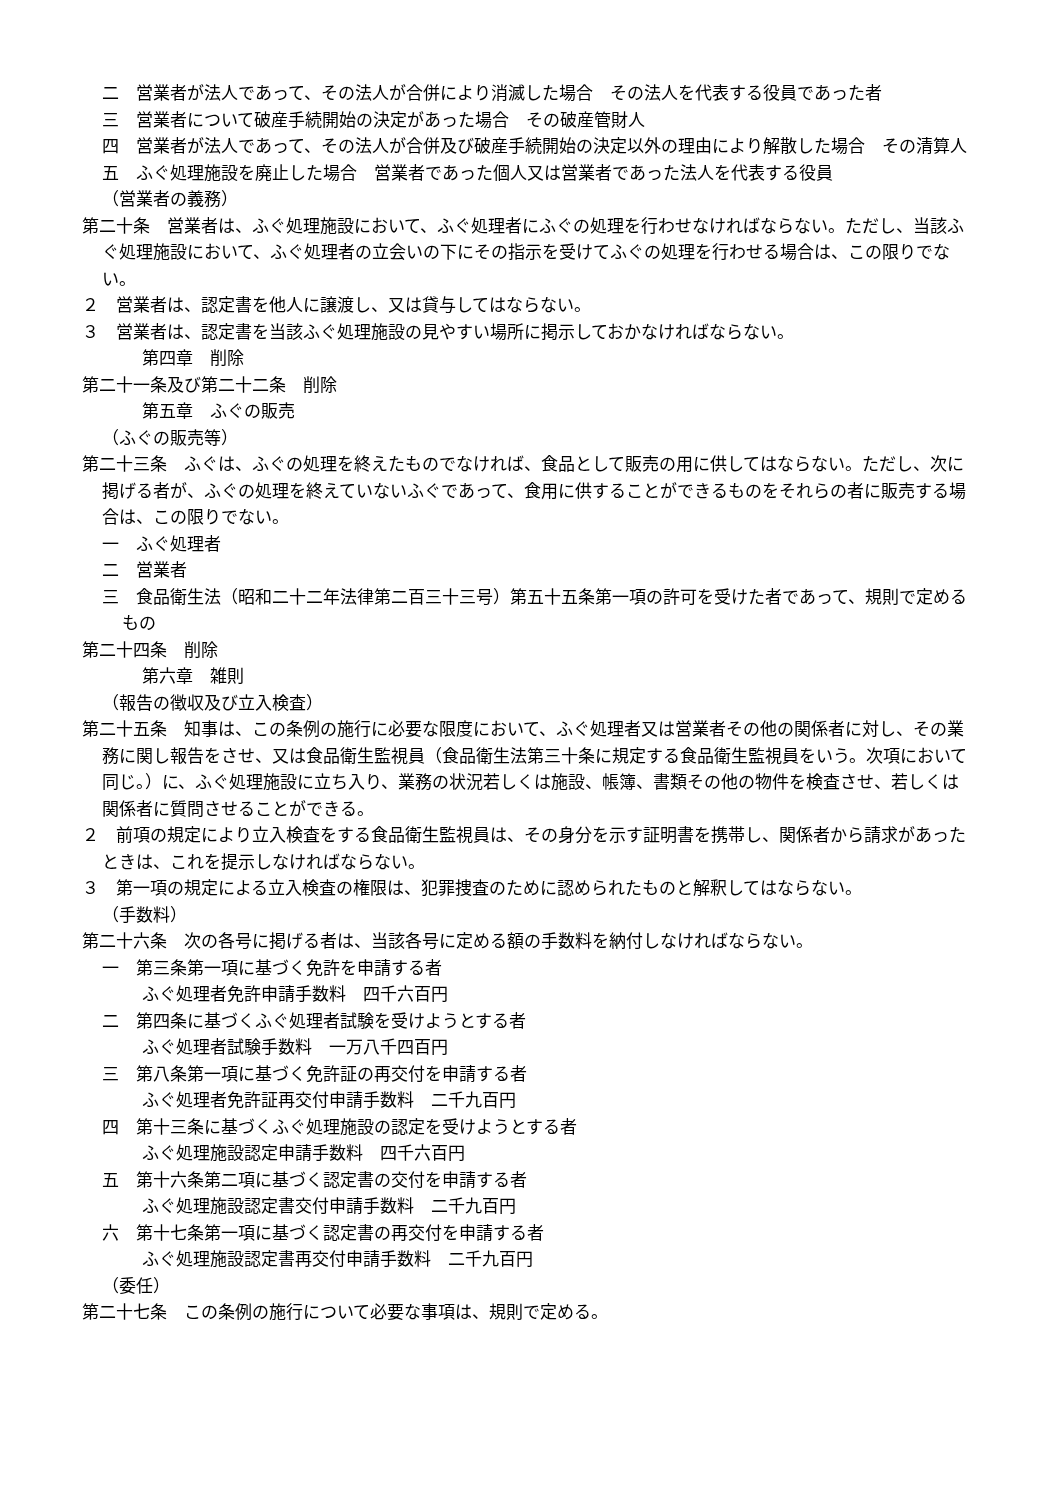二　営業者が法人であって、その法人が合併により消滅した場合　その法人を代表する役員であった者
三　営業者について破産手続開始の決定があった場合　その破産管財人
四　営業者が法人であって、その法人が合併及び破産手続開始の決定以外の理由により解散した場合　その清算人
五　ふぐ処理施設を廃止した場合　営業者であった個人又は営業者であった法人を代表する役員
（営業者の義務）
第二十条　営業者は、ふぐ処理施設において、ふぐ処理者にふぐの処理を行わせなければならない。ただし、当該ふぐ処理施設において、ふぐ処理者の立会いの下にその指示を受けてふぐの処理を行わせる場合は、この限りでない。
２　営業者は、認定書を他人に譲渡し、又は貸与してはならない。
３　営業者は、認定書を当該ふぐ処理施設の見やすい場所に掲示しておかなければならない。
第四章　削除
第二十一条及び第二十二条　削除
第五章　ふぐの販売
（ふぐの販売等）
第二十三条　ふぐは、ふぐの処理を終えたものでなければ、食品として販売の用に供してはならない。ただし、次に掲げる者が、ふぐの処理を終えていないふぐであって、食用に供することができるものをそれらの者に販売する場合は、この限りでない。
一　ふぐ処理者
二　営業者
三　食品衛生法（昭和二十二年法律第二百三十三号）第五十五条第一項の許可を受けた者であって、規則で定めるもの
第二十四条　削除
第六章　雑則
（報告の徴収及び立入検査）
第二十五条　知事は、この条例の施行に必要な限度において、ふぐ処理者又は営業者その他の関係者に対し、その業務に関し報告をさせ、又は食品衛生監視員（食品衛生法第三十条に規定する食品衛生監視員をいう。次項において同じ。）に、ふぐ処理施設に立ち入り、業務の状況若しくは施設、帳簿、書類その他の物件を検査させ、若しくは関係者に質問させることができる。
２　前項の規定により立入検査をする食品衛生監視員は、その身分を示す証明書を携帯し、関係者から請求があったときは、これを提示しなければならない。
３　第一項の規定による立入検査の権限は、犯罪捜査のために認められたものと解釈してはならない。
（手数料）
第二十六条　次の各号に掲げる者は、当該各号に定める額の手数料を納付しなければならない。
一　第三条第一項に基づく免許を申請する者
ふぐ処理者免許申請手数料　四千六百円
二　第四条に基づくふぐ処理者試験を受けようとする者
ふぐ処理者試験手数料　一万八千四百円
三　第八条第一項に基づく免許証の再交付を申請する者
ふぐ処理者免許証再交付申請手数料　二千九百円
四　第十三条に基づくふぐ処理施設の認定を受けようとする者
ふぐ処理施設認定申請手数料　四千六百円
五　第十六条第二項に基づく認定書の交付を申請する者
ふぐ処理施設認定書交付申請手数料　二千九百円
六　第十七条第一項に基づく認定書の再交付を申請する者
ふぐ処理施設認定書再交付申請手数料　二千九百円
（委任）
第二十七条　この条例の施行について必要な事項は、規則で定める。